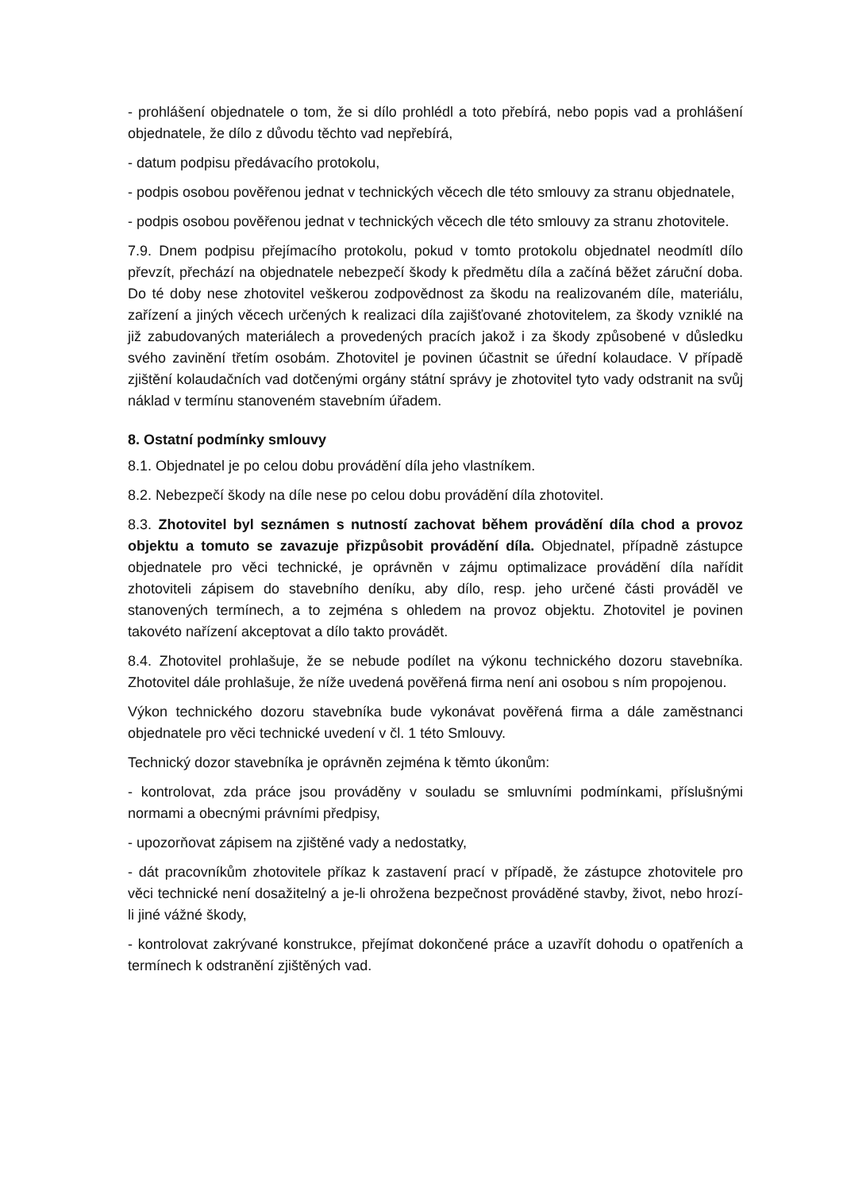- prohlášení objednatele o tom, že si dílo prohlédl a toto přebírá, nebo popis vad a prohlášení objednatele, že dílo z důvodu těchto vad nepřebírá,
- datum podpisu předávacího protokolu,
- podpis osobou pověřenou jednat v technických věcech dle této smlouvy za stranu objednatele,
- podpis osobou pověřenou jednat v technických věcech dle této smlouvy za stranu zhotovitele.
7.9. Dnem podpisu přejímacího protokolu, pokud v tomto protokolu objednatel neodmítl dílo převzít, přechází na objednatele nebezpečí škody k předmětu díla a začíná běžet záruční doba. Do té doby nese zhotovitel veškerou zodpovědnost za škodu na realizovaném díle, materiálu, zařízení a jiných věcech určených k realizaci díla zajišťované zhotovitelem, za škody vzniklé na již zabudovaných materiálech a provedených pracích jakož i za škody způsobené v důsledku svého zavinění třetím osobám. Zhotovitel je povinen účastnit se úřední kolaudace. V případě zjištění kolaudačních vad dotčenými orgány státní správy je zhotovitel tyto vady odstranit na svůj náklad v termínu stanoveném stavebním úřadem.
8. Ostatní podmínky smlouvy
8.1. Objednatel je po celou dobu provádění díla jeho vlastníkem.
8.2. Nebezpečí škody na díle nese po celou dobu provádění díla zhotovitel.
8.3. Zhotovitel byl seznámen s nutností zachovat během provádění díla chod a provoz objektu a tomuto se zavazuje přizpůsobit provádění díla. Objednatel, případně zástupce objednatele pro věci technické, je oprávněn v zájmu optimalizace provádění díla nařídit zhotoviteli zápisem do stavebního deníku, aby dílo, resp. jeho určené části prováděl ve stanovených termínech, a to zejména s ohledem na provoz objektu. Zhotovitel je povinen takovéto nařízení akceptovat a dílo takto provádět.
8.4. Zhotovitel prohlašuje, že se nebude podílet na výkonu technického dozoru stavebníka. Zhotovitel dále prohlašuje, že níže uvedená pověřená firma není ani osobou s ním propojenou.
Výkon technického dozoru stavebníka bude vykonávat pověřená firma a dále zaměstnanci objednatele pro věci technické uvedení v čl. 1 této Smlouvy.
Technický dozor stavebníka je oprávněn zejména k těmto úkonům:
- kontrolovat, zda práce jsou prováděny v souladu se smluvními podmínkami, příslušnými normami a obecnými právními předpisy,
- upozorňovat zápisem na zjištěné vady a nedostatky,
- dát pracovníkům zhotovitele příkaz k zastavení prací v případě, že zástupce zhotovitele pro věci technické není dosažitelný a je-li ohrožena bezpečnost prováděné stavby, život, nebo hrozí-li jiné vážné škody,
- kontrolovat zakrývané konstrukce, přejímat dokončené práce a uzavřít dohodu o opatřeních a termínech k odstranění zjištěných vad.